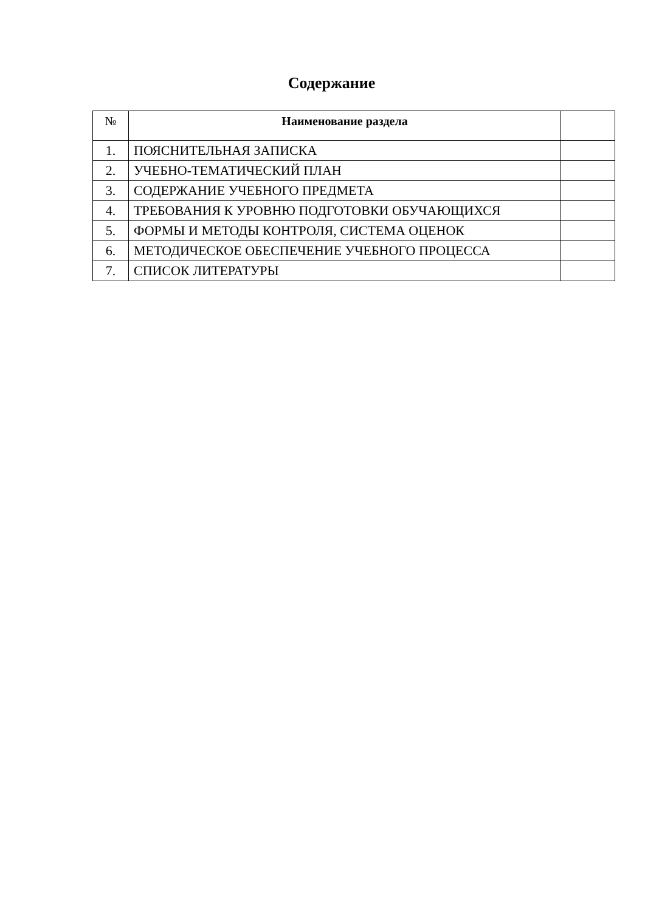Содержание
| № | Наименование раздела | |
| --- | --- | --- |
| 1. | ПОЯСНИТЕЛЬНАЯ ЗАПИСКА | |
| 2. | УЧЕБНО-ТЕМАТИЧЕСКИЙ ПЛАН | |
| 3. | СОДЕРЖАНИЕ УЧЕБНОГО ПРЕДМЕТА | |
| 4. | ТРЕБОВАНИЯ К УРОВНЮ ПОДГОТОВКИ ОБУЧАЮЩИХСЯ | |
| 5. | ФОРМЫ И МЕТОДЫ КОНТРОЛЯ, СИСТЕМА ОЦЕНОК | |
| 6. | МЕТОДИЧЕСКОЕ ОБЕСПЕЧЕНИЕ УЧЕБНОГО ПРОЦЕССА | |
| 7. | СПИСОК ЛИТЕРАТУРЫ | |